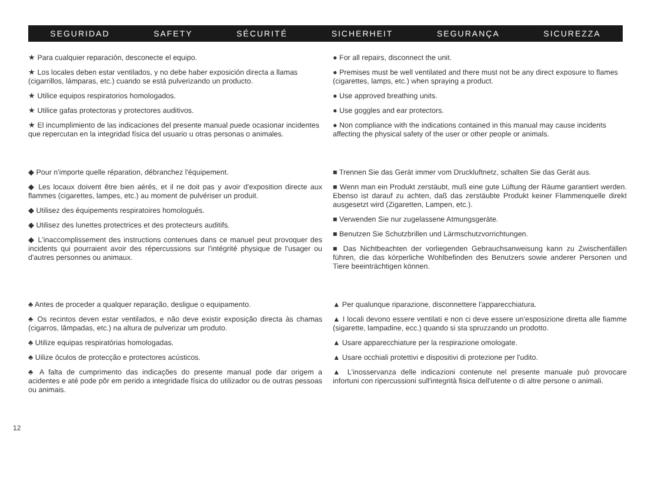SEGURIDAD SAFETY SÉCURITÉ SICHERHEIT SEGURANÇA SICUREZZA
★ Para cualquier reparación, desconecte el equipo.
★ Los locales deben estar ventilados, y no debe haber exposición directa a llamas (cigarrillos, lámparas, etc.) cuando se está pulverizando un producto.
★ Utilice equipos respiratorios homologados.
★ Utilice gafas protectoras y protectores auditivos.
★ El incumplimiento de las indicaciones del presente manual puede ocasionar incidentes que repercutan en la integridad física del usuario u otras personas o animales.
● For all repairs, disconnect the unit.
● Premises must be well ventilated and there must not be any direct exposure to flames (cigarettes, lamps, etc.) when spraying a product.
● Use approved breathing units.
● Use goggles and ear protectors.
● Non compliance with the indications contained in this manual may cause incidents affecting the physical safety of the user or other people or animals.
◆ Pour n'importe quelle réparation, débranchez l'équipement.
◆ Les locaux doivent être bien aérés, et il ne doit pas y avoir d'exposition directe aux flammes (cigarettes, lampes, etc.) au moment de pulvériser un produit.
◆ Utilisez des équipements respiratoires homologués.
◆ Utilisez des lunettes protectrices et des protecteurs auditifs.
◆ L'inaccomplissement des instructions contenues dans ce manuel peut provoquer des incidents qui pourraient avoir des répercussions sur l'intégrité physique de l'usager ou d'autres personnes ou animaux.
■ Trennen Sie das Gerät immer vom Druckluftnetz, schalten Sie das Gerät aus.
■ Wenn man ein Produkt zerstäubt, muß eine gute Lüftung der Räume garantiert werden. Ebenso ist darauf zu achten, daß das zerstäubte Produkt keiner Flammenquelle direkt ausgesetzt wird (Zigaretten, Lampen, etc.).
■ Verwenden Sie nur zugelassene Atmungsgeräte.
■ Benutzen Sie Schutzbrillen und Lärmschutzvorrichtungen.
■ Das Nichtbeachten der vorliegenden Gebrauchsanweisung kann zu Zwischenfällen führen, die das körperliche Wohlbefinden des Benutzers sowie anderer Personen und Tiere beeinträchtigen können.
♣ Antes de proceder a qualquer reparação, desligue o equipamento.
♣ Os recintos deven estar ventilados, e não deve existir exposição directa às chamas (cigarros, lâmpadas, etc.) na altura de pulverizar um produto.
♣ Utilize equipas respiratórias homologadas.
♣ Uilize óculos de protecção e protectores acústicos.
♣ A falta de cumprimento das indicações do presente manual pode dar origem a acidentes e até pode pôr em perido a integridade física do utilizador ou de outras pessoas ou animais.
▲ Per qualunque riparazione, disconnettere l'apparecchiatura.
▲ I locali devono essere ventilati e non ci deve essere un'esposizione diretta alle fiamme (sigarette, lampadine, ecc.) quando si sta spruzzando un prodotto.
▲ Usare apparecchiature per la respirazione omologate.
▲ Usare occhiali protettivi e dispositivi di protezione per l'udito.
▲ L'inosservanza delle indicazioni contenute nel presente manuale può provocare infortuni con ripercussioni sull'integrità fisica dell'utente o di altre persone o animali.
12